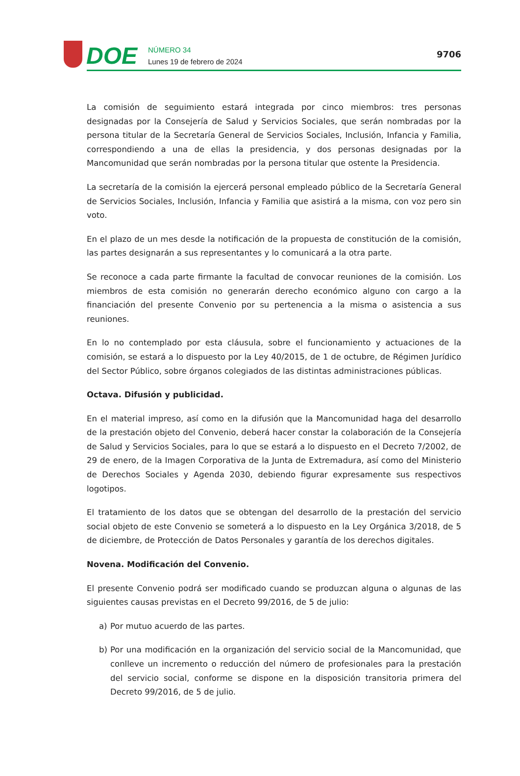DOE
NÚMERO 34
Lunes 19 de febrero de 2024
9706
La comisión de seguimiento estará integrada por cinco miembros: tres personas designadas por la Consejería de Salud y Servicios Sociales, que serán nombradas por la persona titular de la Secretaría General de Servicios Sociales, Inclusión, Infancia y Familia, correspondiendo a una de ellas la presidencia, y dos personas designadas por la Mancomunidad que serán nombradas por la persona titular que ostente la Presidencia.
La secretaría de la comisión la ejercerá personal empleado público de la Secretaría General de Servicios Sociales, Inclusión, Infancia y Familia que asistirá a la misma, con voz pero sin voto.
En el plazo de un mes desde la notificación de la propuesta de constitución de la comisión, las partes designarán a sus representantes y lo comunicará a la otra parte.
Se reconoce a cada parte firmante la facultad de convocar reuniones de la comisión. Los miembros de esta comisión no generarán derecho económico alguno con cargo a la financiación del presente Convenio por su pertenencia a la misma o asistencia a sus reuniones.
En lo no contemplado por esta cláusula, sobre el funcionamiento y actuaciones de la comisión, se estará a lo dispuesto por la Ley 40/2015, de 1 de octubre, de Régimen Jurídico del Sector Público, sobre órganos colegiados de las distintas administraciones públicas.
Octava. Difusión y publicidad.
En el material impreso, así como en la difusión que la Mancomunidad haga del desarrollo de la prestación objeto del Convenio, deberá hacer constar la colaboración de la Consejería de Salud y Servicios Sociales, para lo que se estará a lo dispuesto en el Decreto 7/2002, de 29 de enero, de la Imagen Corporativa de la Junta de Extremadura, así como del Ministerio de Derechos Sociales y Agenda 2030, debiendo figurar expresamente sus respectivos logotipos.
El tratamiento de los datos que se obtengan del desarrollo de la prestación del servicio social objeto de este Convenio se someterá a lo dispuesto en la Ley Orgánica 3/2018, de 5 de diciembre, de Protección de Datos Personales y garantía de los derechos digitales.
Novena. Modificación del Convenio.
El presente Convenio podrá ser modificado cuando se produzcan alguna o algunas de las siguientes causas previstas en el Decreto 99/2016, de 5 de julio:
a) Por mutuo acuerdo de las partes.
b) Por una modificación en la organización del servicio social de la Mancomunidad, que conlleve un incremento o reducción del número de profesionales para la prestación del servicio social, conforme se dispone en la disposición transitoria primera del Decreto 99/2016, de 5 de julio.